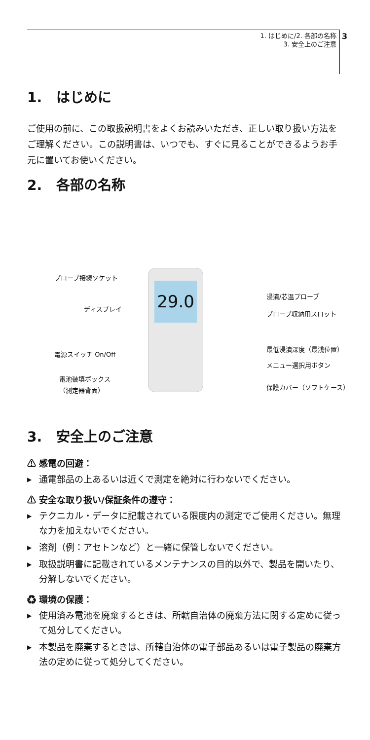3
1. はじめに/2. 各部の名称
3. 安全上のご注意
1. はじめに
ご使用の前に、この取扱説明書をよくお読みいただき、正しい取り扱い方法をご理解ください。この説明書は、いつでも、すぐに見ることができるようお手元に置いてお使いください。
2. 各部の名称
29.0
プローブ接続ソケット
ディスプレイ
電源スイッチ On/Off
電池装填ボックス
（測定器背面）
浸漬/芯温プローブ
プローブ収納用スロット
最低浸漬深度（最浅位置）
メニュー選択用ボタン
保護カバー（ソフトケース）
3. 安全上のご注意
⚠ 感電の回避：
▶ 通電部品の上あるいは近くで測定を絶対に行わないでください。
⚠ 安全な取り扱い/保証条件の遵守：
▶ テクニカル・データに記載されている限度内の測定でご使用ください。無理な力を加えないでください。
▶ 溶剤（例：アセトンなど）と一緒に保管しないでください。
▶ 取扱説明書に記載されているメンテナンスの目的以外で、製品を開いたり、分解しないでください。
♻ 環境の保護：
▶ 使用済み電池を廃棄するときは、所轄自治体の廃棄方法に関する定めに従って処分してください。
▶ 本製品を廃棄するときは、所轄自治体の電子部品あるいは電子製品の廃棄方法の定めに従って処分してください。